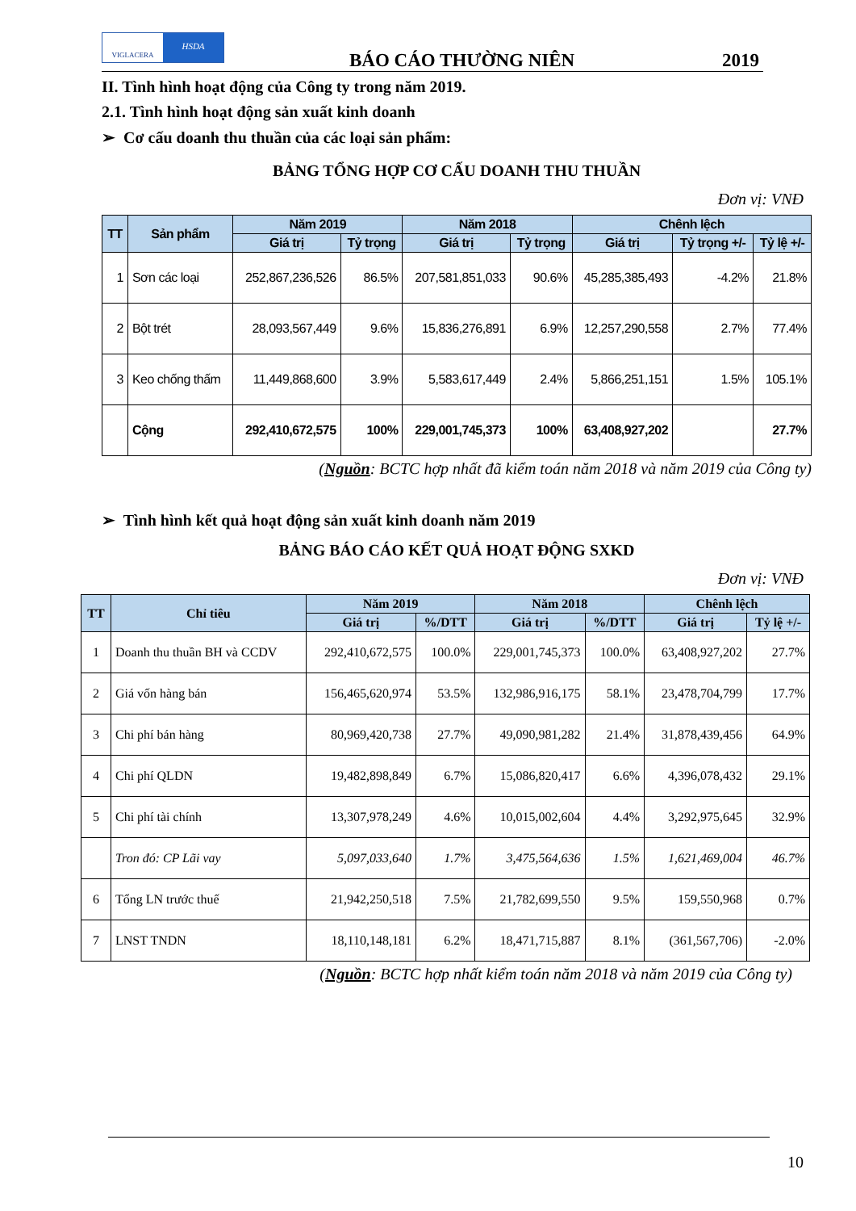VIGLACERA
HSDA
BÁO CÁO THƯỜNG NIÊN 2019
II. Tình hình hoạt động của Công ty trong năm 2019.
2.1. Tình hình hoạt động sản xuất kinh doanh
➢ Cơ cấu doanh thu thuần của các loại sản phẩm:
BẢNG TỔNG HỢP CƠ CẤU DOANH THU THUẦN
Đơn vị: VNĐ
| TT | Sản phẩm | Năm 2019 | | Năm 2018 | | Chênh lệch | | |
| --- | --- | --- | --- | --- | --- | --- | --- | --- |
| | | Giá trị | Tỷ trọng | Giá trị | Tỷ trọng | Giá trị | Tỷ trọng +/- | Tỷ lệ +/- |
| 1 | Sơn các loại | 252,867,236,526 | 86.5% | 207,581,851,033 | 90.6% | 45,285,385,493 | -4.2% | 21.8% |
| 2 | Bột trét | 28,093,567,449 | 9.6% | 15,836,276,891 | 6.9% | 12,257,290,558 | 2.7% | 77.4% |
| 3 | Keo chống thấm | 11,449,868,600 | 3.9% | 5,583,617,449 | 2.4% | 5,866,251,151 | 1.5% | 105.1% |
| | Cộng | 292,410,672,575 | 100% | 229,001,745,373 | 100% | 63,408,927,202 | | 27.7% |
(Nguồn: BCTC hợp nhất đã kiểm toán năm 2018 và năm 2019 của Công ty)
➢ Tình hình kết quả hoạt động sản xuất kinh doanh năm 2019
BẢNG BÁO CÁO KẾT QUẢ HOẠT ĐỘNG SXKD
Đơn vị: VNĐ
| TT | Chỉ tiêu | Năm 2019 | | Năm 2018 | | Chênh lệch | |
| --- | --- | --- | --- | --- | --- | --- | --- |
| | | Giá trị | %/DTT | Giá trị | %/DTT | Giá trị | Tỷ lệ +/- |
| 1 | Doanh thu thuần BH và CCDV | 292,410,672,575 | 100.0% | 229,001,745,373 | 100.0% | 63,408,927,202 | 27.7% |
| 2 | Giá vốn hàng bán | 156,465,620,974 | 53.5% | 132,986,916,175 | 58.1% | 23,478,704,799 | 17.7% |
| 3 | Chi phí bán hàng | 80,969,420,738 | 27.7% | 49,090,981,282 | 21.4% | 31,878,439,456 | 64.9% |
| 4 | Chi phí QLDN | 19,482,898,849 | 6.7% | 15,086,820,417 | 6.6% | 4,396,078,432 | 29.1% |
| 5 | Chi phí tài chính | 13,307,978,249 | 4.6% | 10,015,002,604 | 4.4% | 3,292,975,645 | 32.9% |
| | Tron đó: CP Lãi vay | 5,097,033,640 | 1.7% | 3,475,564,636 | 1.5% | 1,621,469,004 | 46.7% |
| 6 | Tổng LN trước thuế | 21,942,250,518 | 7.5% | 21,782,699,550 | 9.5% | 159,550,968 | 0.7% |
| 7 | LNST TNDN | 18,110,148,181 | 6.2% | 18,471,715,887 | 8.1% | (361,567,706) | -2.0% |
(Nguồn: BCTC hợp nhất kiểm toán năm 2018 và năm 2019 của Công ty)
10